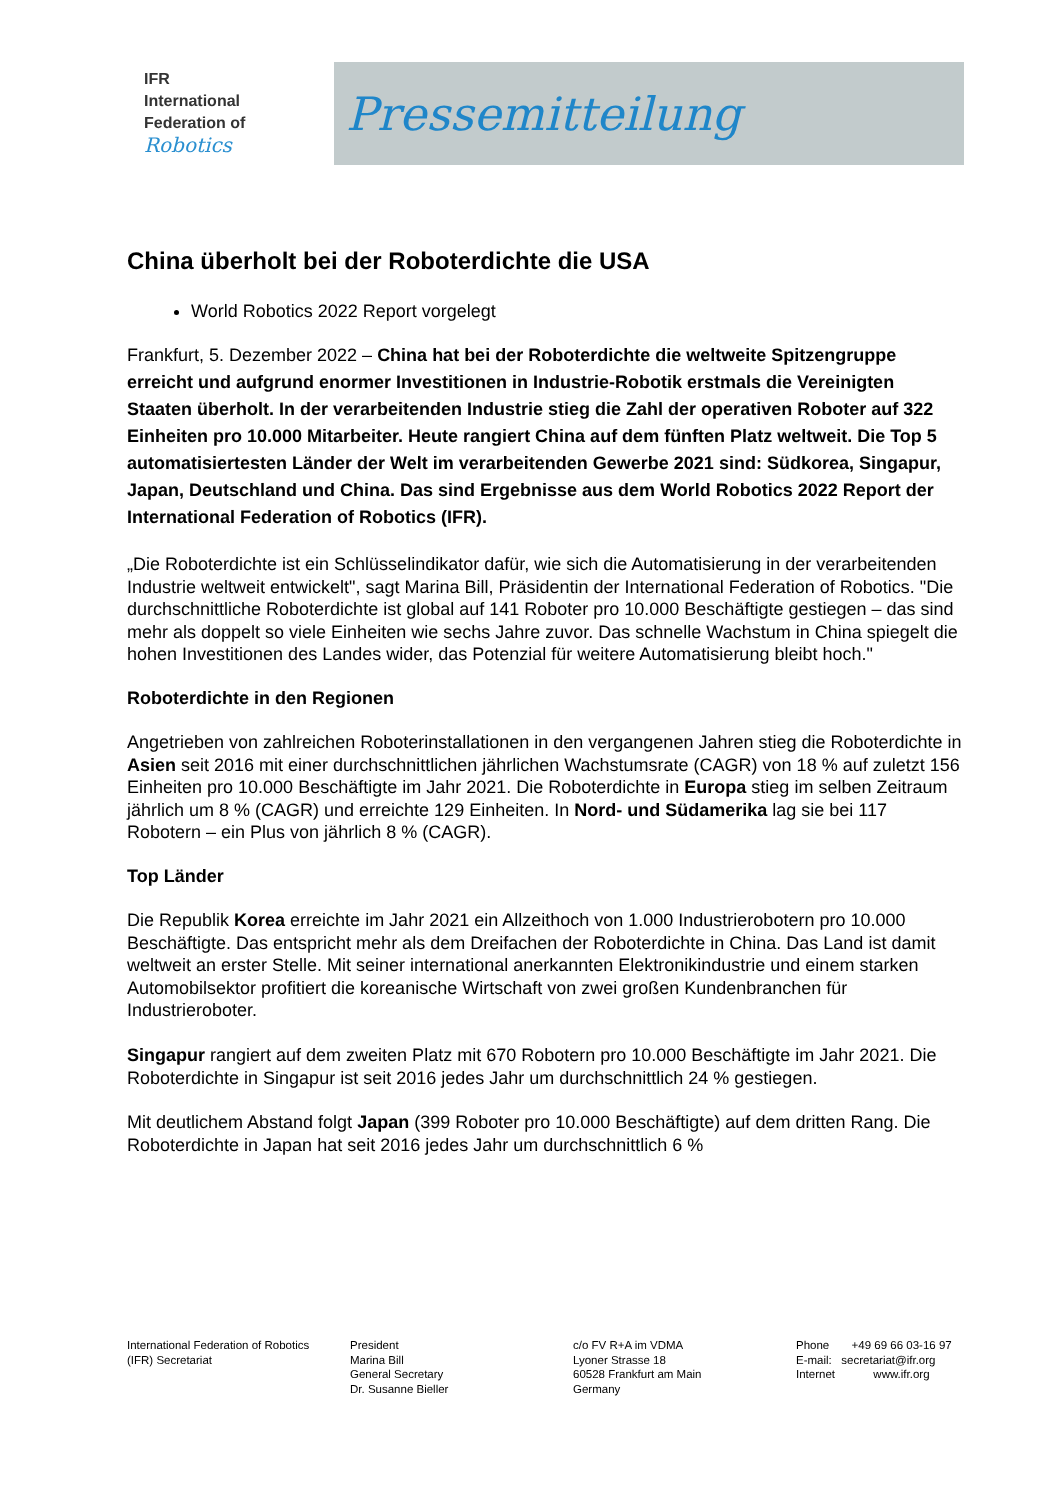IFR
International
Federation of
Robotics
Pressemitteilung
China überholt bei der Roboterdichte die USA
World Robotics 2022 Report vorgelegt
Frankfurt, 5. Dezember 2022 – China hat bei der Roboterdichte die weltweite Spitzengruppe erreicht und aufgrund enormer Investitionen in Industrie-Robotik erstmals die Vereinigten Staaten überholt. In der verarbeitenden Industrie stieg die Zahl der operativen Roboter auf 322 Einheiten pro 10.000 Mitarbeiter. Heute rangiert China auf dem fünften Platz weltweit. Die Top 5 automatisiertesten Länder der Welt im verarbeitenden Gewerbe 2021 sind: Südkorea, Singapur, Japan, Deutschland und China. Das sind Ergebnisse aus dem World Robotics 2022 Report der International Federation of Robotics (IFR).
„Die Roboterdichte ist ein Schlüsselindikator dafür, wie sich die Automatisierung in der verarbeitenden Industrie weltweit entwickelt", sagt Marina Bill, Präsidentin der International Federation of Robotics. "Die durchschnittliche Roboterdichte ist global auf 141 Roboter pro 10.000 Beschäftigte gestiegen – das sind mehr als doppelt so viele Einheiten wie sechs Jahre zuvor. Das schnelle Wachstum in China spiegelt die hohen Investitionen des Landes wider, das Potenzial für weitere Automatisierung bleibt hoch."
Roboterdichte in den Regionen
Angetrieben von zahlreichen Roboterinstallationen in den vergangenen Jahren stieg die Roboterdichte in Asien seit 2016 mit einer durchschnittlichen jährlichen Wachstumsrate (CAGR) von 18 % auf zuletzt 156 Einheiten pro 10.000 Beschäftigte im Jahr 2021. Die Roboterdichte in Europa stieg im selben Zeitraum jährlich um 8 % (CAGR) und erreichte 129 Einheiten. In Nord- und Südamerika lag sie bei 117 Robotern – ein Plus von jährlich 8 % (CAGR).
Top Länder
Die Republik Korea erreichte im Jahr 2021 ein Allzeithoch von 1.000 Industrierobotern pro 10.000 Beschäftigte. Das entspricht mehr als dem Dreifachen der Roboterdichte in China. Das Land ist damit weltweit an erster Stelle. Mit seiner international anerkannten Elektronikindustrie und einem starken Automobilsektor profitiert die koreanische Wirtschaft von zwei großen Kundenbranchen für Industrieroboter.
Singapur rangiert auf dem zweiten Platz mit 670 Robotern pro 10.000 Beschäftigte im Jahr 2021. Die Roboterdichte in Singapur ist seit 2016 jedes Jahr um durchschnittlich 24 % gestiegen.
Mit deutlichem Abstand folgt Japan (399 Roboter pro 10.000 Beschäftigte) auf dem dritten Rang. Die Roboterdichte in Japan hat seit 2016 jedes Jahr um durchschnittlich 6 %
International Federation of Robotics
(IFR) Secretariat
President
Marina Bill
General Secretary
Dr. Susanne Bieller
c/o FV R+A im VDMA
Lyoner Strasse 18
60528 Frankfurt am Main
Germany
Phone +49 69 66 03-16 97
E-mail: secretariat@ifr.org
Internet www.ifr.org